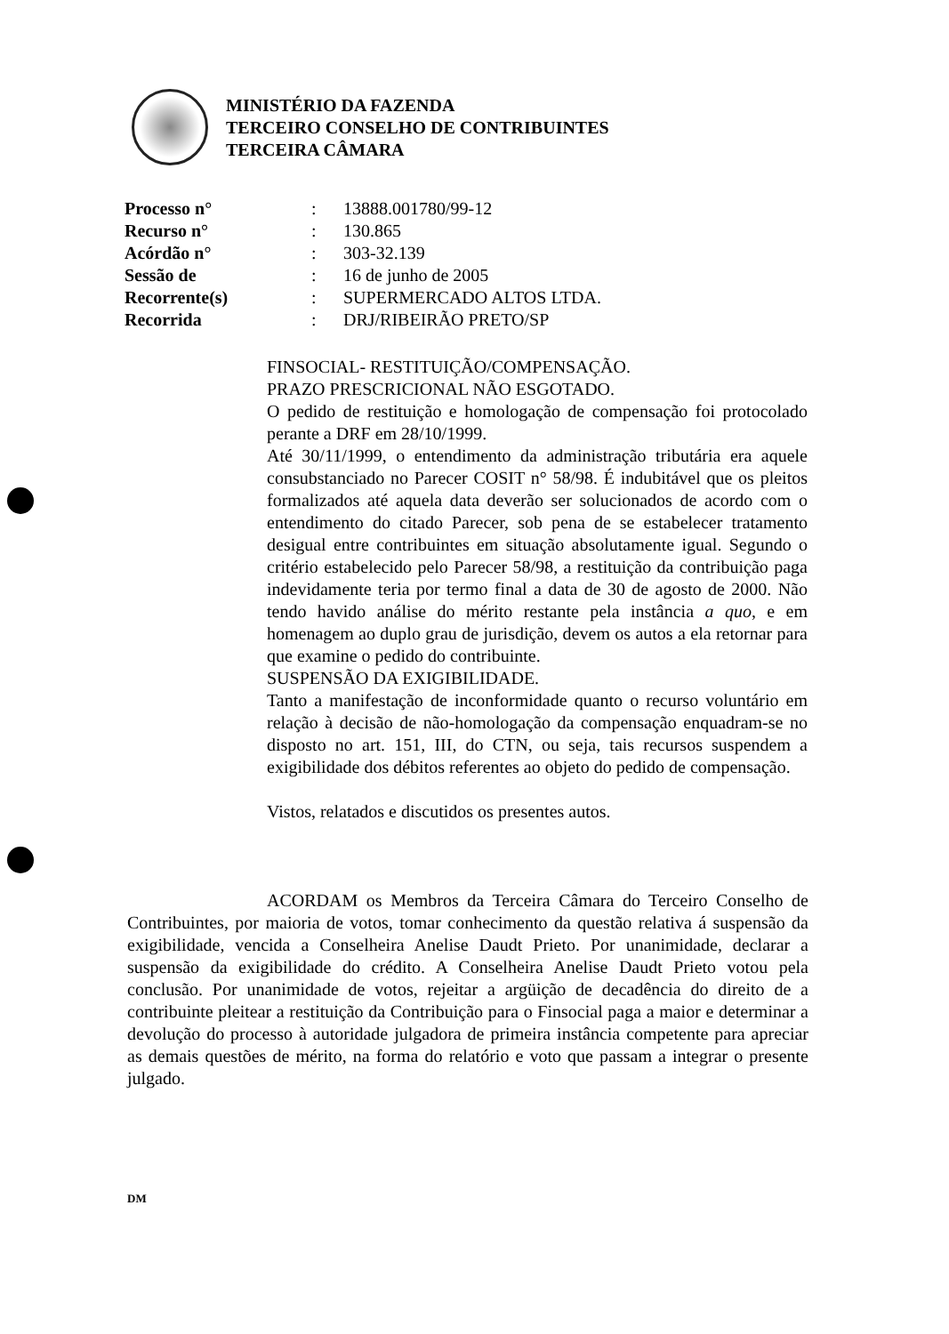MINISTÉRIO DA FAZENDA
TERCEIRO CONSELHO DE CONTRIBUINTES
TERCEIRA CÂMARA
Processo n°: 13888.001780/99-12
Recurso n°: 130.865
Acórdão n°: 303-32.139
Sessão de: 16 de junho de 2005
Recorrente(s): SUPERMERCADO ALTOS LTDA.
Recorrida: DRJ/RIBEIRÃO PRETO/SP
FINSOCIAL- RESTITUIÇÃO/COMPENSAÇÃO.
PRAZO PRESCRICIONAL NÃO ESGOTADO.
O pedido de restituição e homologação de compensação foi protocolado perante a DRF em 28/10/1999.
Até 30/11/1999, o entendimento da administração tributária era aquele consubstanciado no Parecer COSIT n° 58/98. É indubitável que os pleitos formalizados até aquela data deverão ser solucionados de acordo com o entendimento do citado Parecer, sob pena de se estabelecer tratamento desigual entre contribuintes em situação absolutamente igual. Segundo o critério estabelecido pelo Parecer 58/98, a restituição da contribuição paga indevidamente teria por termo final a data de 30 de agosto de 2000. Não tendo havido análise do mérito restante pela instância a quo, e em homenagem ao duplo grau de jurisdição, devem os autos a ela retornar para que examine o pedido do contribuinte.
SUSPENSÃO DA EXIGIBILIDADE.
Tanto a manifestação de inconformidade quanto o recurso voluntário em relação à decisão de não-homologação da compensação enquadram-se no disposto no art. 151, III, do CTN, ou seja, tais recursos suspendem a exigibilidade dos débitos referentes ao objeto do pedido de compensação.
Vistos, relatados e discutidos os presentes autos.
ACORDAM os Membros da Terceira Câmara do Terceiro Conselho de Contribuintes, por maioria de votos, tomar conhecimento da questão relativa á suspensão da exigibilidade, vencida a Conselheira Anelise Daudt Prieto. Por unanimidade, declarar a suspensão da exigibilidade do crédito. A Conselheira Anelise Daudt Prieto votou pela conclusão. Por unanimidade de votos, rejeitar a argüição de decadência do direito de a contribuinte pleitear a restituição da Contribuição para o Finsocial paga a maior e determinar a devolução do processo à autoridade julgadora de primeira instância competente para apreciar as demais questões de mérito, na forma do relatório e voto que passam a integrar o presente julgado.
DM